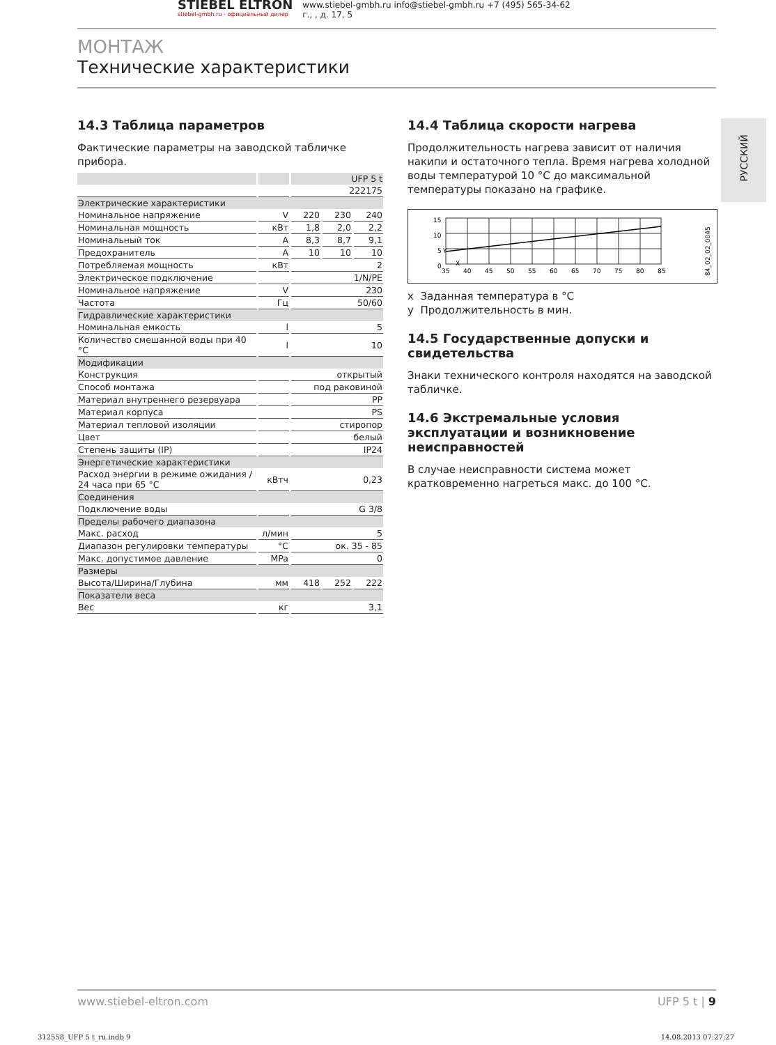STIEBEL ELTRON
stiebel-gmbh.ru - официальный дилер
www.stiebel-gmbh.ru info@stiebel-gmbh.ru +7 (495) 565-34-62
г., , д. 17, 5
МОНТАЖ
Технические характеристики
РУССКИЙ
14.3 Таблица параметров
Фактические параметры на заводской табличке прибора.
| | | UFP 5 t | | |
| | | 222175 | | |
| Электрические характеристики | | | | |
| Номинальное напряжение | V | 220 | 230 | 240 |
| Номинальная мощность | кВт | 1,8 | 2,0 | 2,2 |
| Номинальный ток | A | 8,3 | 8,7 | 9,1 |
| Предохранитель | A | 10 | 10 | 10 |
| Потребляемая мощность | кВт | 2 | | |
| Электрическое подключение | | 1/N/PE | | |
| Номинальное напряжение | V | 230 | | |
| Частота | Гц | 50/60 | | |
| Гидравлические характеристики | | | | |
| Номинальная емкость | l | 5 | | |
| Количество смешанной воды при 40 °C | l | 10 | | |
| Модификации | | | | |
| Конструкция | | открытый | | |
| Способ монтажа | | под раковиной | | |
| Материал внутреннего резервуара | | PP | | |
| Материал корпуса | | PS | | |
| Материал тепловой изоляции | | стиропор | | |
| Цвет | | белый | | |
| Степень защиты (IP) | | IP24 | | |
| Энергетические характеристики | | | | |
| Расход энергии в режиме ожидания / 24 часа при 65 °C | кВтч | 0,23 | | |
| Соединения | | | | |
| Подключение воды | | G 3/8 | | |
| Пределы рабочего диапазона | | | | |
| Макс. расход | л/мин | 5 | | |
| Диапазон регулировки температуры | °C | ок. 35 - 85 | | |
| Макс. допустимое давление | MPa | 0 | | |
| Размеры | | | | |
| Высота/Ширина/Глубина | мм | 418 | 252 | 222 |
| Показатели веса | | | | |
| Вес | кг | 3,1 | | |
14.4 Таблица скорости нагрева
Продолжительность нагрева зависит от наличия накипи и остаточного тепла. Время нагрева холодной воды температурой 10 °C до максимальной температуры показано на графике.
15
10
5
0
35
40
45
50
55
60
65
70
75
80
85
Y
X
84_02_02_0045
x Заданная температура в °C
y Продолжительность в мин.
14.5 Государственные допуски и свидетельства
Знаки технического контроля находятся на заводской табличке.
14.6 Экстремальные условия эксплуатации и возникновение неисправностей
В случае неисправности система может кратковременно нагреться макс. до 100 °C.
www.stiebel-eltron.com UFP 5 t | 9
312558_UFP 5 t_ru.indb 9 14.08.2013 07:27:27